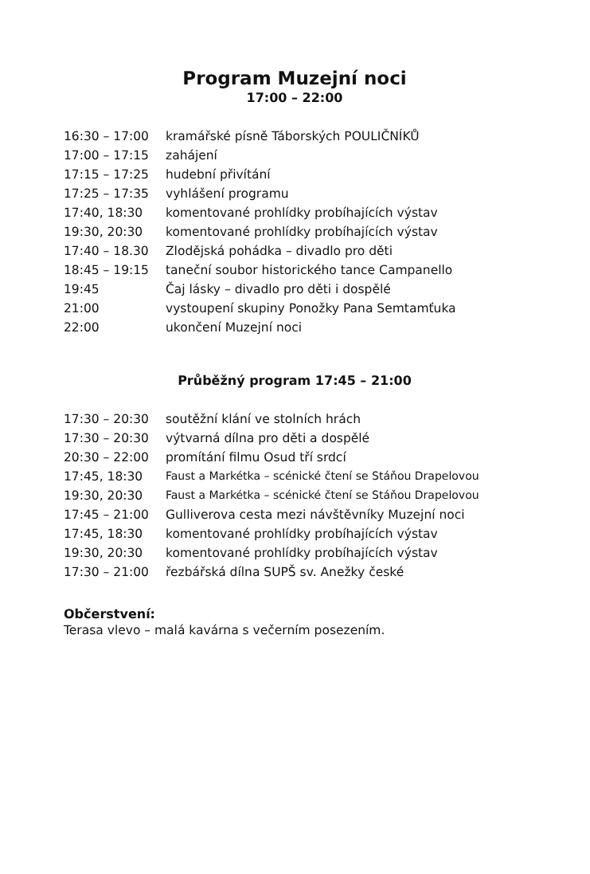Program Muzejní noci
17:00 – 22:00
| 16:30 – 17:00 | kramářské písně Táborských POULIČNÍKŮ |
| 17:00 – 17:15 | zahájení |
| 17:15 – 17:25 | hudební přivítání |
| 17:25 – 17:35 | vyhlášení programu |
| 17:40, 18:30 | komentované prohlídky probíhajících výstav |
| 19:30, 20:30 | komentované prohlídky probíhajících výstav |
| 17:40 – 18.30 | Zlodějská pohádka – divadlo pro děti |
| 18:45 – 19:15 | taneční soubor historického tance Campanello |
| 19:45 | Čaj lásky – divadlo pro děti i dospělé |
| 21:00 | vystoupení skupiny Ponožky Pana Semtamťuka |
| 22:00 | ukončení Muzejní noci |
Průběžný program 17:45 – 21:00
| 17:30 – 20:30 | soutěžní klání ve stolních hrách |
| 17:30 – 20:30 | výtvarná dílna pro děti a dospělé |
| 20:30 – 22:00 | promítání filmu Osud tří srdcí |
| 17:45, 18:30 | Faust a Markétka – scénické čtení se Stáňou Drapelovou |
| 19:30, 20:30 | Faust a Markétka – scénické čtení se Stáňou Drapelovou |
| 17:45 – 21:00 | Gulliverova cesta mezi návštěvníky Muzejní noci |
| 17:45, 18:30 | komentované prohlídky probíhajících výstav |
| 19:30, 20:30 | komentované prohlídky probíhajících výstav |
| 17:30 – 21:00 | řezbářská dílna SUPŠ sv. Anežky české |
Občerstvení:
Terasa vlevo – malá kavárna s večerním posezením.